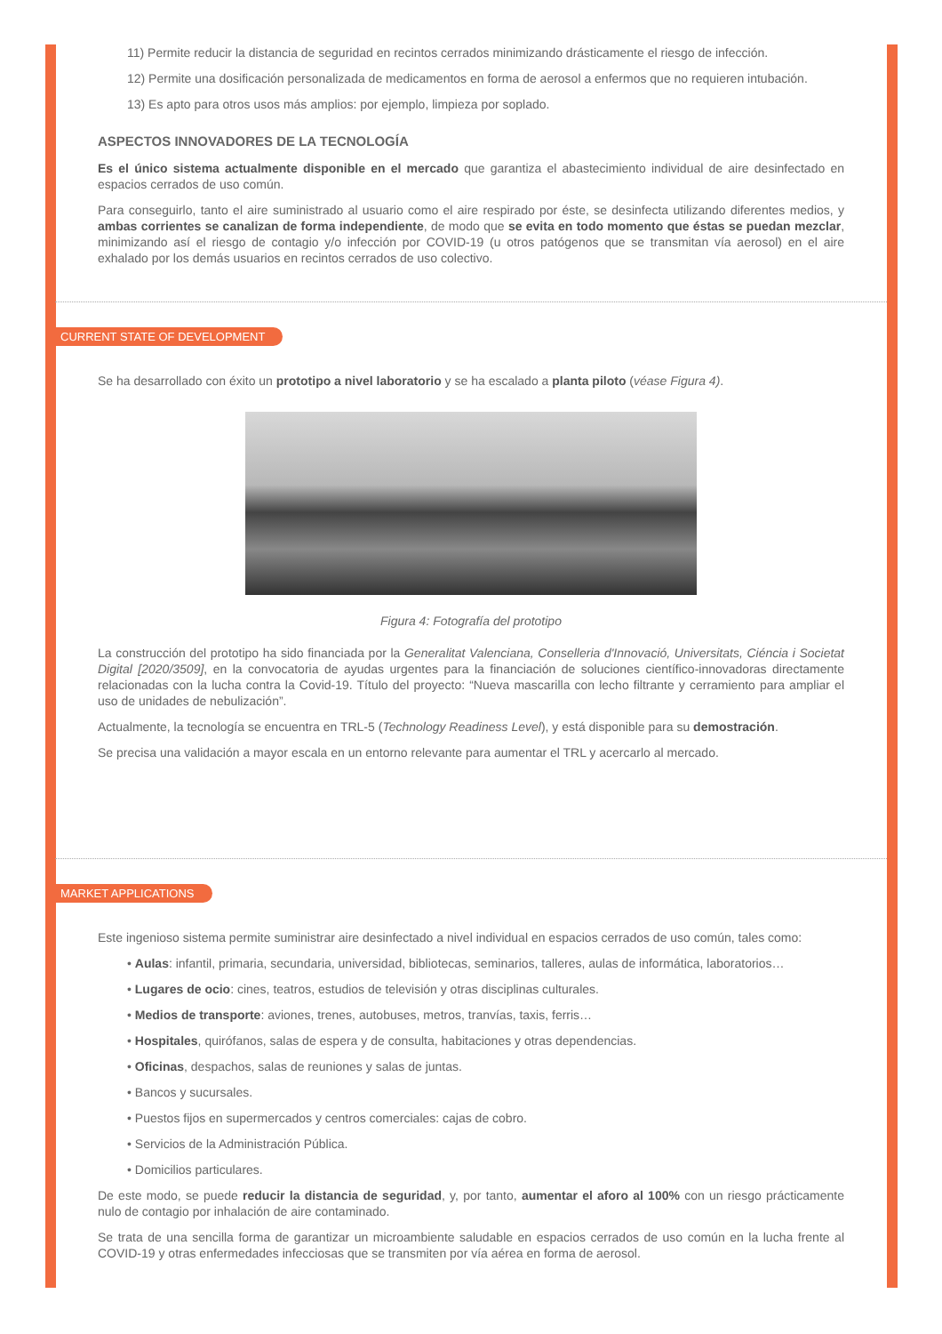11) Permite reducir la distancia de seguridad en recintos cerrados minimizando drásticamente el riesgo de infección.
12) Permite una dosificación personalizada de medicamentos en forma de aerosol a enfermos que no requieren intubación.
13) Es apto para otros usos más amplios: por ejemplo, limpieza por soplado.
ASPECTOS INNOVADORES DE LA TECNOLOGÍA
Es el único sistema actualmente disponible en el mercado que garantiza el abastecimiento individual de aire desinfectado en espacios cerrados de uso común.
Para conseguirlo, tanto el aire suministrado al usuario como el aire respirado por éste, se desinfecta utilizando diferentes medios, y ambas corrientes se canalizan de forma independiente, de modo que se evita en todo momento que éstas se puedan mezclar, minimizando así el riesgo de contagio y/o infección por COVID-19 (u otros patógenos que se transmitan vía aerosol) en el aire exhalado por los demás usuarios en recintos cerrados de uso colectivo.
CURRENT STATE OF DEVELOPMENT
Se ha desarrollado con éxito un prototipo a nivel laboratorio y se ha escalado a planta piloto (véase Figura 4).
Figura 4: Fotografía del prototipo
La construcción del prototipo ha sido financiada por la Generalitat Valenciana, Conselleria d'Innovació, Universitats, Ciéncia i Societat Digital [2020/3509], en la convocatoria de ayudas urgentes para la financiación de soluciones científico-innovadoras directamente relacionadas con la lucha contra la Covid-19. Título del proyecto: “Nueva mascarilla con lecho filtrante y cerramiento para ampliar el uso de unidades de nebulización”.
Actualmente, la tecnología se encuentra en TRL-5 (Technology Readiness Level), y está disponible para su demostración.
Se precisa una validación a mayor escala en un entorno relevante para aumentar el TRL y acercarlo al mercado.
MARKET APPLICATIONS
Este ingenioso sistema permite suministrar aire desinfectado a nivel individual en espacios cerrados de uso común, tales como:
• Aulas: infantil, primaria, secundaria, universidad, bibliotecas, seminarios, talleres, aulas de informática, laboratorios…
• Lugares de ocio: cines, teatros, estudios de televisión y otras disciplinas culturales.
• Medios de transporte: aviones, trenes, autobuses, metros, tranvías, taxis, ferris…
• Hospitales, quirófanos, salas de espera y de consulta, habitaciones y otras dependencias.
• Oficinas, despachos, salas de reuniones y salas de juntas.
• Bancos y sucursales.
• Puestos fijos en supermercados y centros comerciales: cajas de cobro.
• Servicios de la Administración Pública.
• Domicilios particulares.
De este modo, se puede reducir la distancia de seguridad, y, por tanto, aumentar el aforo al 100% con un riesgo prácticamente nulo de contagio por inhalación de aire contaminado.
Se trata de una sencilla forma de garantizar un microambiente saludable en espacios cerrados de uso común en la lucha frente al COVID-19 y otras enfermedades infecciosas que se transmiten por vía aérea en forma de aerosol.